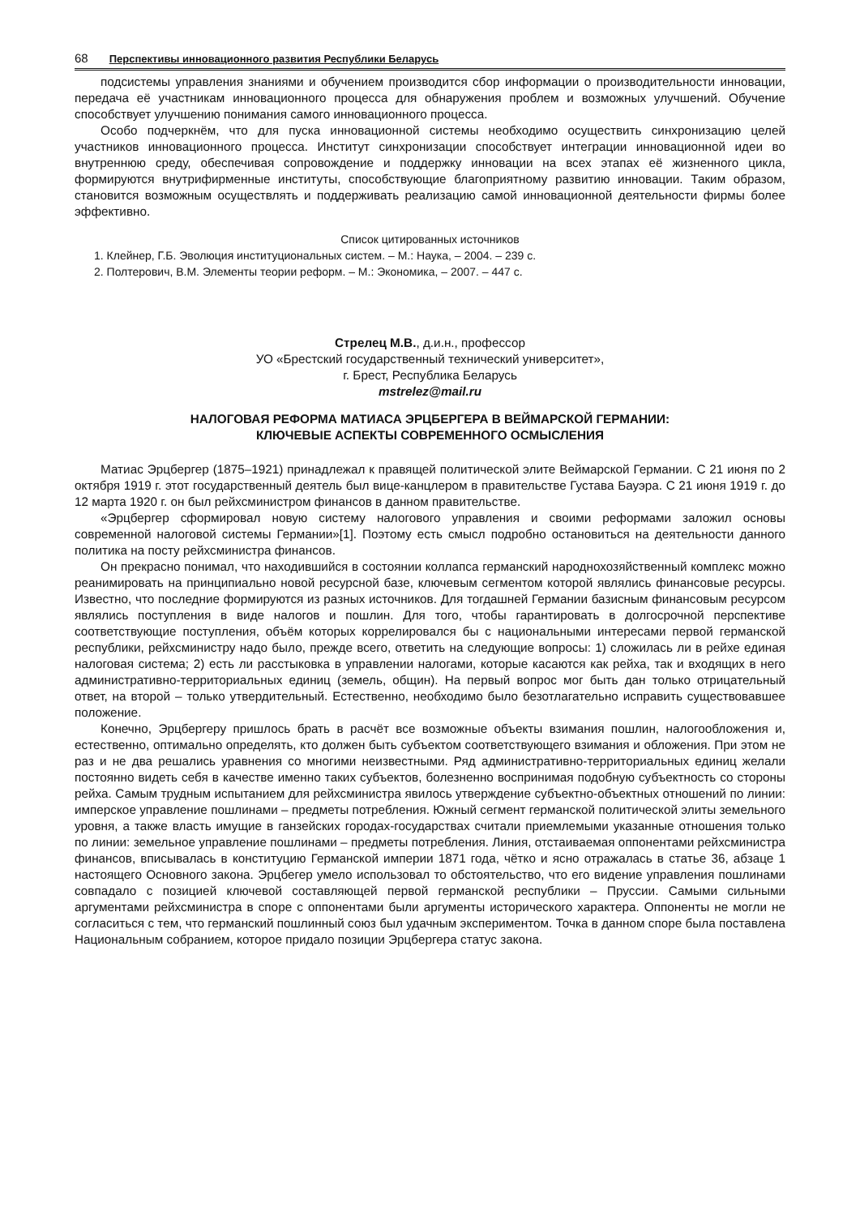68 Перспективы инновационного развития Республики Беларусь
подсистемы управления знаниями и обучением производится сбор информации о производительности инновации, передача её участникам инновационного процесса для обнаружения проблем и возможных улучшений. Обучение способствует улучшению понимания самого инновационного процесса.
Особо подчеркнём, что для пуска инновационной системы необходимо осуществить синхронизацию целей участников инновационного процесса. Институт синхронизации способствует интеграции инновационной идеи во внутреннюю среду, обеспечивая сопровождение и поддержку инновации на всех этапах её жизненного цикла, формируются внутрифирменные институты, способствующие благоприятному развитию инновации. Таким образом, становится возможным осуществлять и поддерживать реализацию самой инновационной деятельности фирмы более эффективно.
Список цитированных источников
1. Клейнер, Г.Б. Эволюция институциональных систем. – М.: Наука, – 2004. – 239 с.
2. Полтерович, В.М. Элементы теории реформ. – М.: Экономика, – 2007. – 447 с.
Стрелец М.В., д.и.н., профессор
УО «Брестский государственный технический университет»,
г. Брест, Республика Беларусь
mstrelez@mail.ru
НАЛОГОВАЯ РЕФОРМА МАТИАСА ЭРЦБЕРГЕРА В ВЕЙМАРСКОЙ ГЕРМАНИИ:
КЛЮЧЕВЫЕ АСПЕКТЫ СОВРЕМЕННОГО ОСМЫСЛЕНИЯ
Матиас Эрцбергер (1875–1921) принадлежал к правящей политической элите Веймарской Германии. С 21 июня по 2 октября 1919 г. этот государственный деятель был вице-канцлером в правительстве Густава Бауэра. С 21 июня 1919 г. до 12 марта 1920 г. он был рейхсминистром финансов в данном правительстве.
«Эрцбергер сформировал новую систему налогового управления и своими реформами заложил основы современной налоговой системы Германии»[1]. Поэтому есть смысл подробно остановиться на деятельности данного политика на посту рейхсминистра финансов.
Он прекрасно понимал, что находившийся в состоянии коллапса германский народнохозяйственный комплекс можно реанимировать на принципиально новой ресурсной базе, ключевым сегментом которой являлись финансовые ресурсы. Известно, что последние формируются из разных источников. Для тогдашней Германии базисным финансовым ресурсом являлись поступления в виде налогов и пошлин. Для того, чтобы гарантировать в долгосрочной перспективе соответствующие поступления, объём которых коррелировался бы с национальными интересами первой германской республики, рейхсминистру надо было, прежде всего, ответить на следующие вопросы: 1) сложилась ли в рейхе единая налоговая система; 2) есть ли расстыковка в управлении налогами, которые касаются как рейха, так и входящих в него административно-территориальных единиц (земель, общин). На первый вопрос мог быть дан только отрицательный ответ, на второй – только утвердительный. Естественно, необходимо было безотлагательно исправить существовавшее положение.
Конечно, Эрцбергеру пришлось брать в расчёт все возможные объекты взимания пошлин, налогообложения и, естественно, оптимально определять, кто должен быть субъектом соответствующего взимания и обложения. При этом не раз и не два решались уравнения со многими неизвестными. Ряд административно-территориальных единиц желали постоянно видеть себя в качестве именно таких субъектов, болезненно воспринимая подобную субъектность со стороны рейха. Самым трудным испытанием для рейхсминистра явилось утверждение субъектно-объектных отношений по линии: имперское управление пошлинами – предметы потребления. Южный сегмент германской политической элиты земельного уровня, а также власть имущие в ганзейских городах-государствах считали приемлемыми указанные отношения только по линии: земельное управление пошлинами – предметы потребления. Линия, отстаиваемая оппонентами рейхсминистра финансов, вписывалась в конституцию Германской империи 1871 года, чётко и ясно отражалась в статье 36, абзаце 1 настоящего Основного закона. Эрцбегер умело использовал то обстоятельство, что его видение управления пошлинами совпадало с позицией ключевой составляющей первой германской республики – Пруссии. Самыми сильными аргументами рейхсминистра в споре с оппонентами были аргументы исторического характера. Оппоненты не могли не согласиться с тем, что германский пошлинный союз был удачным экспериментом. Точка в данном споре была поставлена Национальным собранием, которое придало позиции Эрцбергера статус закона.